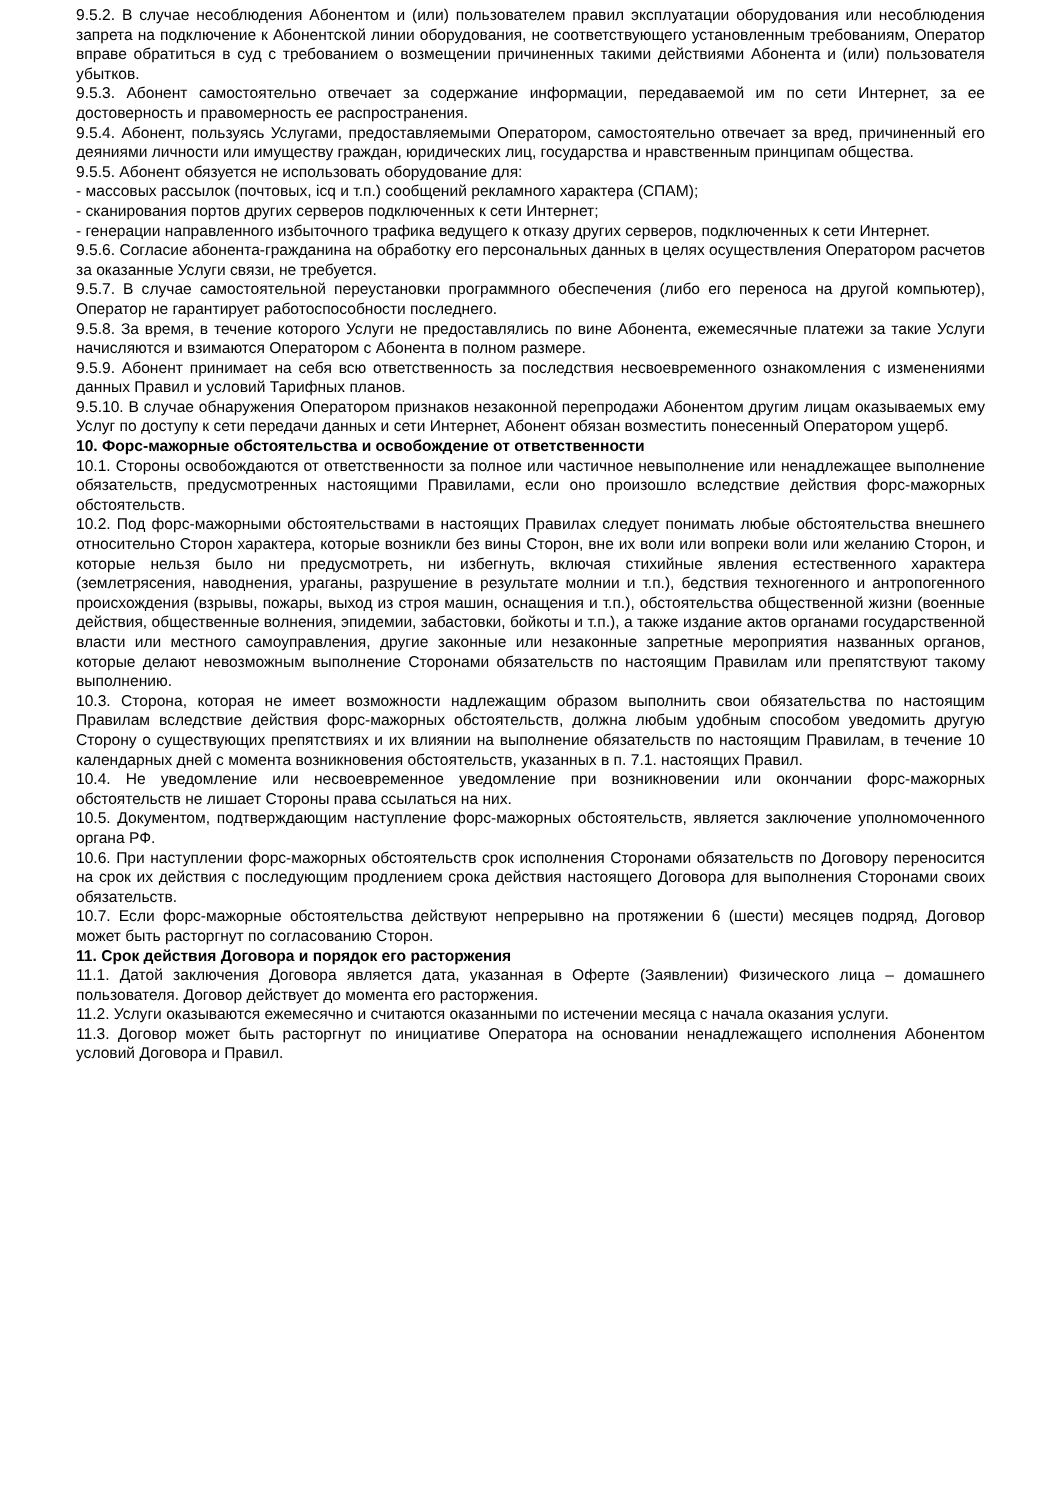9.5.2. В случае несоблюдения Абонентом и (или) пользователем правил эксплуатации оборудования или несоблюдения запрета на подключение к Абонентской линии оборудования, не соответствующего установленным требованиям, Оператор вправе обратиться в суд с требованием о возмещении причиненных такими действиями Абонента и (или) пользователя убытков.
9.5.3. Абонент самостоятельно отвечает за содержание информации, передаваемой им по сети Интернет, за ее достоверность и правомерность ее распространения.
9.5.4. Абонент, пользуясь Услугами, предоставляемыми Оператором, самостоятельно отвечает за вред, причиненный его деяниями личности или имуществу граждан, юридических лиц, государства и нравственным принципам общества.
9.5.5. Абонент обязуется не использовать оборудование для:
- массовых рассылок (почтовых, icq и т.п.) сообщений рекламного характера (СПАМ);
- сканирования портов других серверов подключенных к сети Интернет;
- генерации направленного избыточного трафика ведущего к отказу других серверов, подключенных к сети Интернет.
9.5.6. Согласие абонента-гражданина на обработку его персональных данных в целях осуществления Оператором расчетов за оказанные Услуги связи, не требуется.
9.5.7. В случае самостоятельной переустановки программного обеспечения (либо его переноса на другой компьютер), Оператор не гарантирует работоспособности последнего.
9.5.8. За время, в течение которого Услуги не предоставлялись по вине Абонента, ежемесячные платежи за такие Услуги начисляются и взимаются Оператором с Абонента в полном размере.
9.5.9. Абонент принимает на себя всю ответственность за последствия несвоевременного ознакомления с изменениями данных Правил и условий Тарифных планов.
9.5.10. В случае обнаружения Оператором признаков незаконной перепродажи Абонентом другим лицам оказываемых ему Услуг по доступу к сети передачи данных и сети Интернет, Абонент обязан возместить понесенный Оператором ущерб.
10. Форс-мажорные обстоятельства и освобождение от ответственности
10.1. Стороны освобождаются от ответственности за полное или частичное невыполнение или ненадлежащее выполнение обязательств, предусмотренных настоящими Правилами, если оно произошло вследствие действия форс-мажорных обстоятельств.
10.2. Под форс-мажорными обстоятельствами в настоящих Правилах следует понимать любые обстоятельства внешнего относительно Сторон характера, которые возникли без вины Сторон, вне их воли или вопреки воли или желанию Сторон, и которые нельзя было ни предусмотреть, ни избегнуть, включая стихийные явления естественного характера (землетрясения, наводнения, ураганы, разрушение в результате молнии и т.п.), бедствия техногенного и антропогенного происхождения (взрывы, пожары, выход из строя машин, оснащения и т.п.), обстоятельства общественной жизни (военные действия, общественные волнения, эпидемии, забастовки, бойкоты и т.п.), а также издание актов органами государственной власти или местного самоуправления, другие законные или незаконные запретные мероприятия названных органов, которые делают невозможным выполнение Сторонами обязательств по настоящим Правилам или препятствуют такому выполнению.
10.3. Сторона, которая не имеет возможности надлежащим образом выполнить свои обязательства по настоящим Правилам вследствие действия форс-мажорных обстоятельств, должна любым удобным способом уведомить другую Сторону о существующих препятствиях и их влиянии на выполнение обязательств по настоящим Правилам, в течение 10 календарных дней с момента возникновения обстоятельств, указанных в п. 7.1. настоящих Правил.
10.4. Не уведомление или несвоевременное уведомление при возникновении или окончании форс-мажорных обстоятельств не лишает Стороны права ссылаться на них.
10.5. Документом, подтверждающим наступление форс-мажорных обстоятельств, является заключение уполномоченного органа РФ.
10.6. При наступлении форс-мажорных обстоятельств срок исполнения Сторонами обязательств по Договору переносится на срок их действия с последующим продлением срока действия настоящего Договора для выполнения Сторонами своих обязательств.
10.7. Если форс-мажорные обстоятельства действуют непрерывно на протяжении 6 (шести) месяцев подряд, Договор может быть расторгнут по согласованию Сторон.
11. Срок действия Договора и порядок его расторжения
11.1. Датой заключения Договора является дата, указанная в Оферте (Заявлении) Физического лица – домашнего пользователя. Договор действует до момента его расторжения.
11.2. Услуги оказываются ежемесячно и считаются оказанными по истечении месяца с начала оказания услуги.
11.3. Договор может быть расторгнут по инициативе Оператора на основании ненадлежащего исполнения Абонентом условий Договора и Правил.